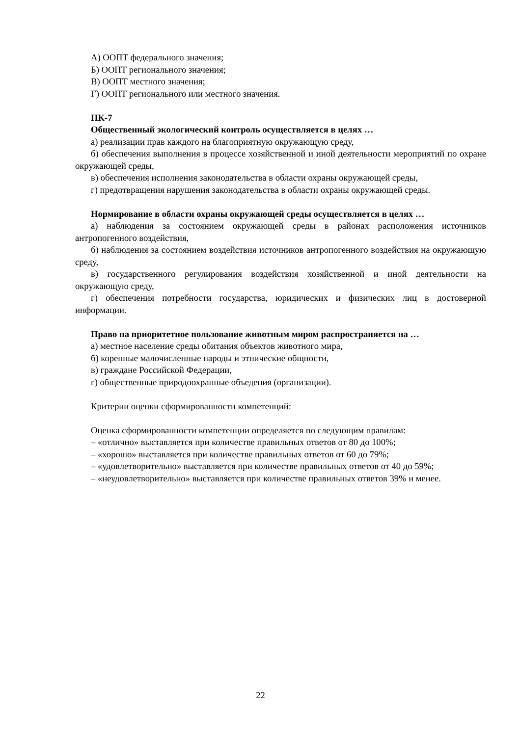А) ООПТ федерального значения;
Б) ООПТ регионального значения;
В) ООПТ местного значения;
Г) ООПТ регионального или местного значения.
ПК-7
Общественный экологический контроль осуществляется в целях …
а) реализации прав каждого на благоприятную окружающую среду,
б) обеспечения выполнения в процессе хозяйственной и иной деятельности мероприятий по охране окружающей среды,
в) обеспечения исполнения законодательства в области охраны окружающей среды,
г) предотвращения нарушения законодательства в области охраны окружающей среды.
Нормирование в области охраны окружающей среды осуществляется в целях …
а) наблюдения за состоянием окружающей среды в районах расположения источников антропогенного воздействия,
б) наблюдения за состоянием воздействия источников антропогенного воздействия на окружающую среду,
в) государственного регулирования воздействия хозяйственной и иной деятельности на окружающую среду,
г) обеспечения потребности государства, юридических и физических лиц в достоверной информации.
Право на приоритетное пользование животным миром распространяется на …
а) местное население среды обитания объектов животного мира,
б) коренные малочисленные народы и этнические общности,
в) граждане Российской Федерации,
г) общественные природоохранные объедения (организации).
Критерии оценки сформированности компетенций:
Оценка сформированности компетенции определяется по следующим правилам:
– «отлично» выставляется при количестве правильных ответов от 80 до 100%;
– «хорошо» выставляется при количестве правильных ответов от 60 до 79%;
– «удовлетворительно» выставляется при количестве правильных ответов от 40 до 59%;
– «неудовлетворительно» выставляется при количестве правильных ответов 39% и менее.
22